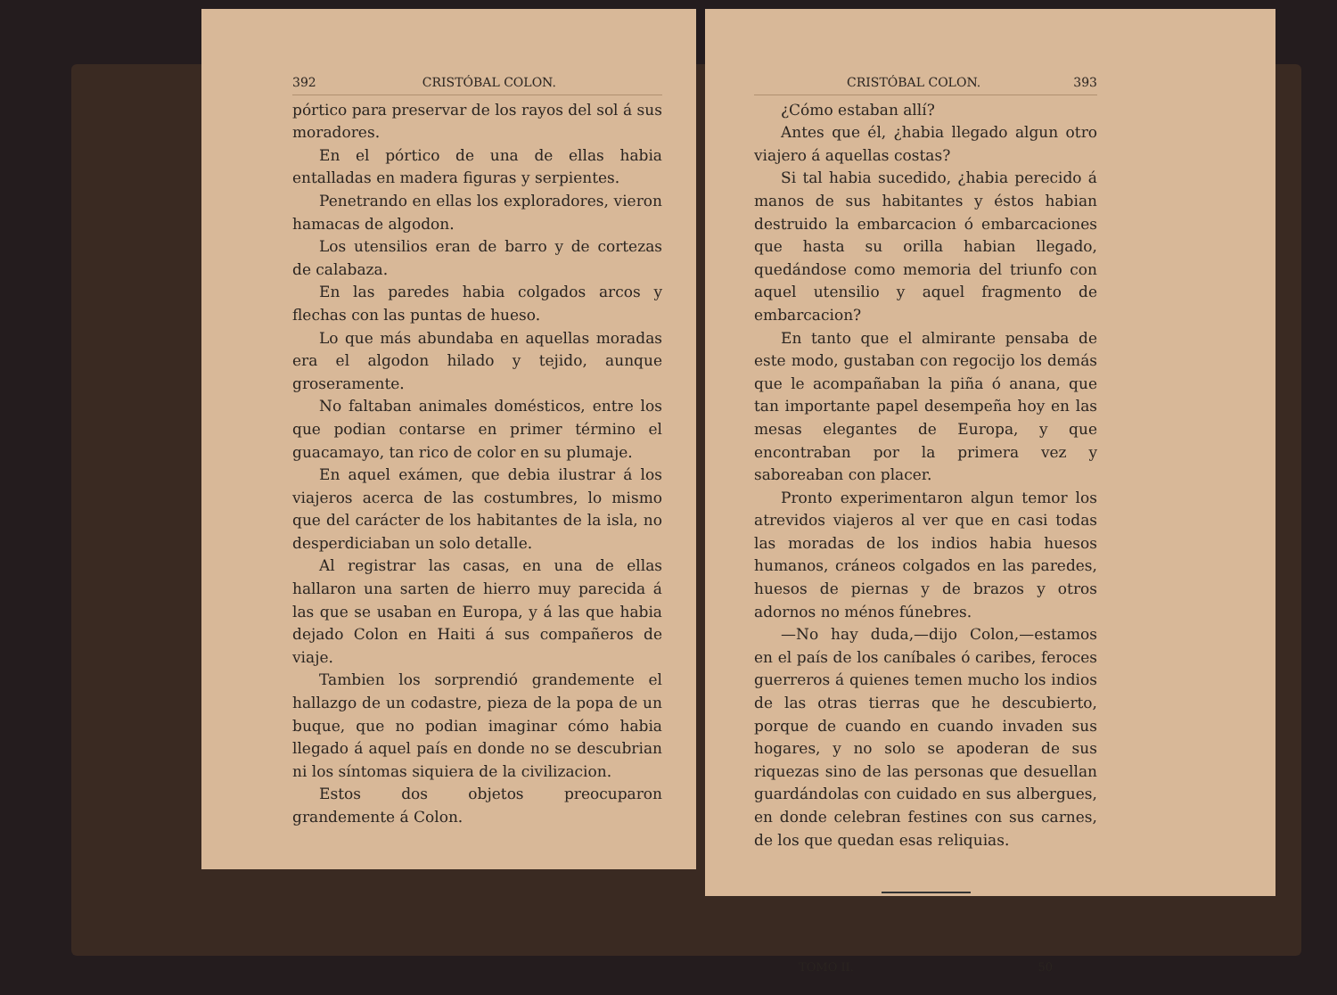392 CRISTÓBAL COLON.
pórtico para preservar de los rayos del sol á sus moradores.
En el pórtico de una de ellas habia entalladas en madera figuras y serpientes.
Penetrando en ellas los exploradores, vieron hamacas de algodon.
Los utensilios eran de barro y de cortezas de calabaza.
En las paredes habia colgados arcos y flechas con las puntas de hueso.
Lo que más abundaba en aquellas moradas era el algodon hilado y tejido, aunque groseramente.
No faltaban animales domésticos, entre los que podian contarse en primer término el guacamayo, tan rico de color en su plumaje.
En aquel exámen, que debia ilustrar á los viajeros acerca de las costumbres, lo mismo que del carácter de los habitantes de la isla, no desperdiciaban un solo detalle.
Al registrar las casas, en una de ellas hallaron una sarten de hierro muy parecida á las que se usaban en Europa, y á las que habia dejado Colon en Haiti á sus compañeros de viaje.
Tambien los sorprendió grandemente el hallazgo de un codastre, pieza de la popa de un buque, que no podian imaginar cómo habia llegado á aquel país en donde no se descubrian ni los síntomas siquiera de la civilizacion.
Estos dos objetos preocuparon grandemente á Colon.
CRISTÓBAL COLON. 393
¿Cómo estaban allí?
Antes que él, ¿habia llegado algun otro viajero á aquellas costas?
Si tal habia sucedido, ¿habia perecido á manos de sus habitantes y éstos habian destruido la embarcacion ó embarcaciones que hasta su orilla habian llegado, quedándose como memoria del triunfo con aquel utensilio y aquel fragmento de embarcacion?
En tanto que el almirante pensaba de este modo, gustaban con regocijo los demás que le acompañaban la piña ó anana, que tan importante papel desempeña hoy en las mesas elegantes de Europa, y que encontraban por la primera vez y saboreaban con placer.
Pronto experimentaron algun temor los atrevidos viajeros al ver que en casi todas las moradas de los indios habia huesos humanos, cráneos colgados en las paredes, huesos de piernas y de brazos y otros adornos no ménos fúnebres.
—No hay duda,—dijo Colon,—estamos en el país de los caníbales ó caribes, feroces guerreros á quienes temen mucho los indios de las otras tierras que he descubierto, porque de cuando en cuando invaden sus hogares, y no solo se apoderan de sus riquezas sino de las personas que desuellan guardándolas con cuidado en sus albergues, en donde celebran festines con sus carnes, de los que quedan esas reliquias.
TOMO II. 50